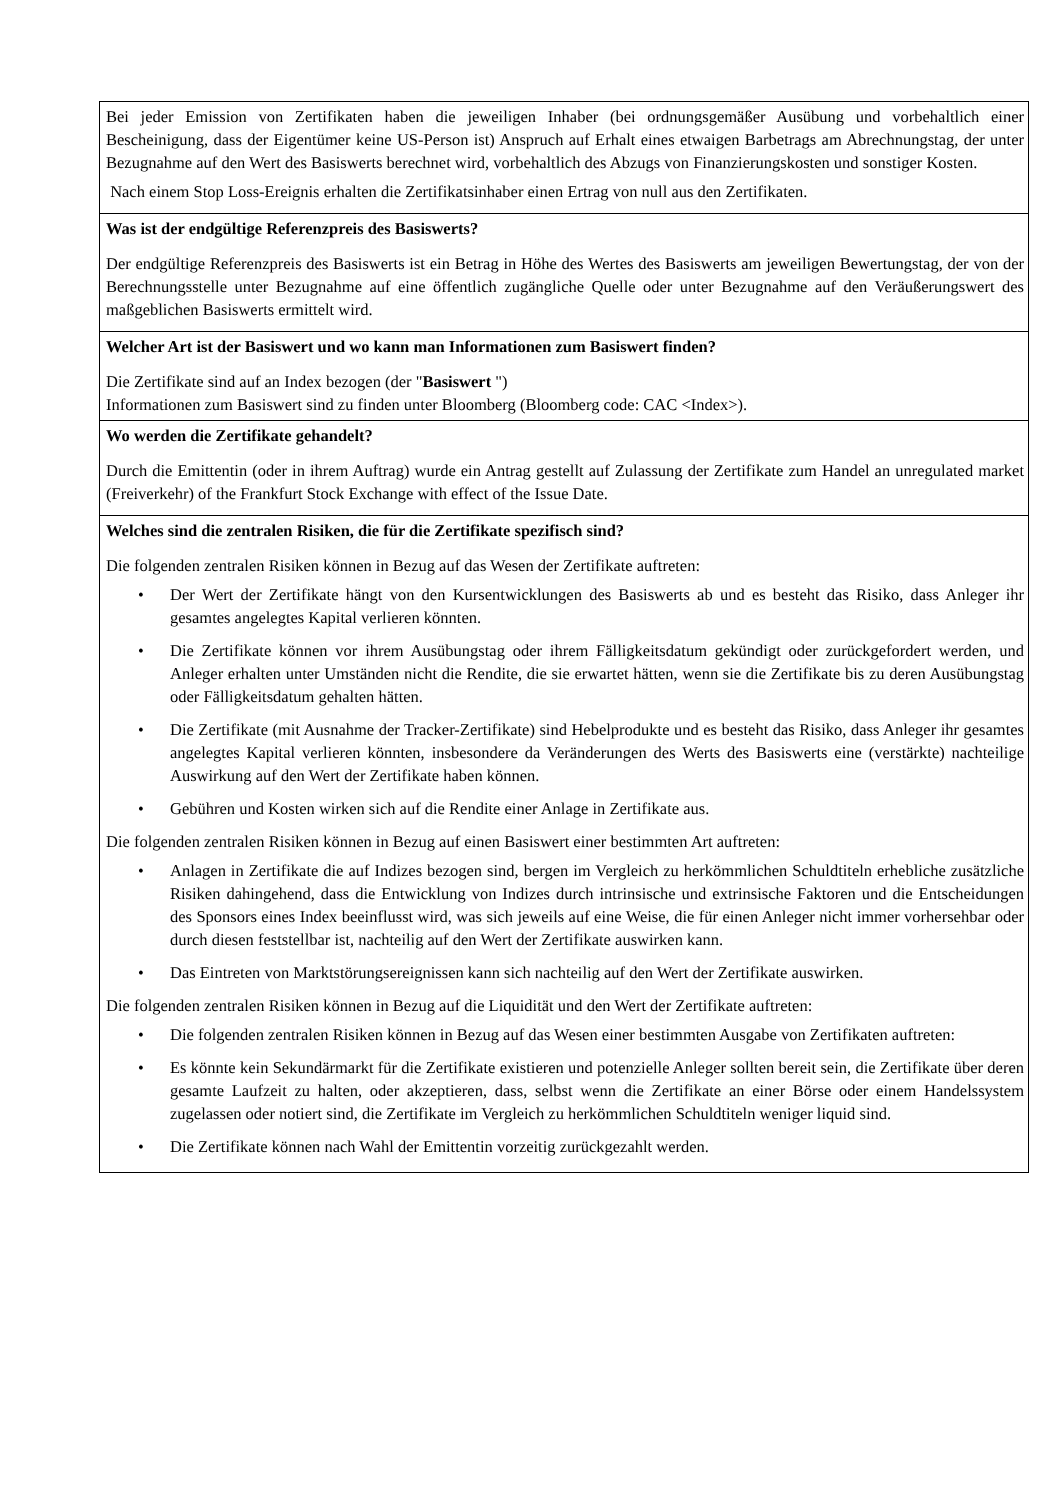Bei jeder Emission von Zertifikaten haben die jeweiligen Inhaber (bei ordnungsgemäßer Ausübung und vorbehaltlich einer Bescheinigung, dass der Eigentümer keine US-Person ist) Anspruch auf Erhalt eines etwaigen Barbetrags am Abrechnungstag, der unter Bezugnahme auf den Wert des Basiswerts berechnet wird, vorbehaltlich des Abzugs von Finanzierungskosten und sonstiger Kosten.
Nach einem Stop Loss-Ereignis erhalten die Zertifikatsinhaber einen Ertrag von null aus den Zertifikaten.
Was ist der endgültige Referenzpreis des Basiswerts?
Der endgültige Referenzpreis des Basiswerts ist ein Betrag in Höhe des Wertes des Basiswerts am jeweiligen Bewertungstag, der von der Berechnungsstelle unter Bezugnahme auf eine öffentlich zugängliche Quelle oder unter Bezugnahme auf den Veräußerungswert des maßgeblichen Basiswerts ermittelt wird.
Welcher Art ist der Basiswert und wo kann man Informationen zum Basiswert finden?
Die Zertifikate sind auf an Index bezogen (der "Basiswert ")
Informationen zum Basiswert sind zu finden unter Bloomberg (Bloomberg code: CAC <Index>).
Wo werden die Zertifikate gehandelt?
Durch die Emittentin (oder in ihrem Auftrag) wurde ein Antrag gestellt auf Zulassung der Zertifikate zum Handel an unregulated market (Freiverkehr) of the Frankfurt Stock Exchange with effect of the Issue Date.
Welches sind die zentralen Risiken, die für die Zertifikate spezifisch sind?
Die folgenden zentralen Risiken können in Bezug auf das Wesen der Zertifikate auftreten:
• Der Wert der Zertifikate hängt von den Kursentwicklungen des Basiswerts ab und es besteht das Risiko, dass Anleger ihr gesamtes angelegtes Kapital verlieren könnten.
• Die Zertifikate können vor ihrem Ausübungstag oder ihrem Fälligkeitsdatum gekündigt oder zurückgefordert werden, und Anleger erhalten unter Umständen nicht die Rendite, die sie erwartet hätten, wenn sie die Zertifikate bis zu deren Ausübungstag oder Fälligkeitsdatum gehalten hätten.
• Die Zertifikate (mit Ausnahme der Tracker-Zertifikate) sind Hebelprodukte und es besteht das Risiko, dass Anleger ihr gesamtes angelegtes Kapital verlieren könnten, insbesondere da Veränderungen des Werts des Basiswerts eine (verstärkte) nachteilige Auswirkung auf den Wert der Zertifikate haben können.
• Gebühren und Kosten wirken sich auf die Rendite einer Anlage in Zertifikate aus.
Die folgenden zentralen Risiken können in Bezug auf einen Basiswert einer bestimmten Art auftreten:
• Anlagen in Zertifikate die auf Indizes bezogen sind, bergen im Vergleich zu herkömmlichen Schuldtiteln erhebliche zusätzliche Risiken dahingehend, dass die Entwicklung von Indizes durch intrinsische und extrinsische Faktoren und die Entscheidungen des Sponsors eines Index beeinflusst wird, was sich jeweils auf eine Weise, die für einen Anleger nicht immer vorhersehbar oder durch diesen feststellbar ist, nachteilig auf den Wert der Zertifikate auswirken kann.
• Das Eintreten von Marktstörungsereignissen kann sich nachteilig auf den Wert der Zertifikate auswirken.
Die folgenden zentralen Risiken können in Bezug auf die Liquidität und den Wert der Zertifikate auftreten:
• Die folgenden zentralen Risiken können in Bezug auf das Wesen einer bestimmten Ausgabe von Zertifikaten auftreten:
• Es könnte kein Sekundärmarkt für die Zertifikate existieren und potenzielle Anleger sollten bereit sein, die Zertifikate über deren gesamte Laufzeit zu halten, oder akzeptieren, dass, selbst wenn die Zertifikate an einer Börse oder einem Handelssystem zugelassen oder notiert sind, die Zertifikate im Vergleich zu herkömmlichen Schuldtiteln weniger liquid sind.
• Die Zertifikate können nach Wahl der Emittentin vorzeitig zurückgezahlt werden.